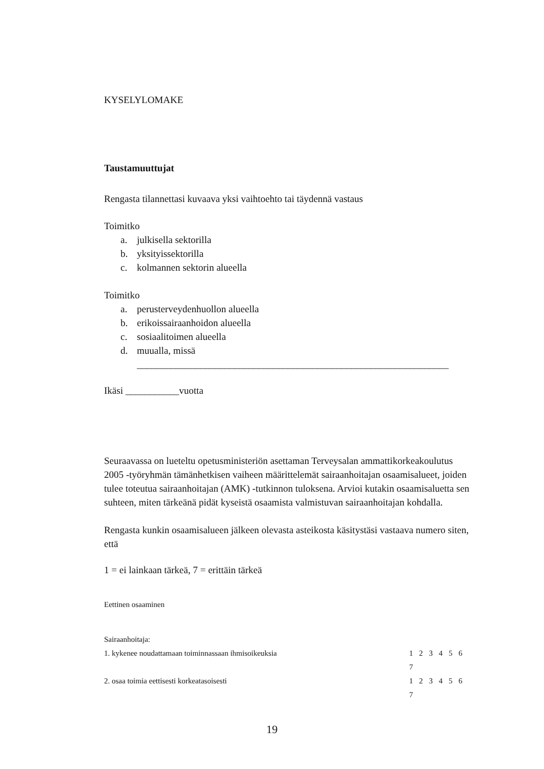KYSELYLOMAKE
Taustamuuttujat
Rengasta tilannettasi kuvaava yksi vaihtoehto tai täydennä vastaus
Toimitko
a. julkisella sektorilla
b. yksityissektorilla
c. kolmannen sektorin alueella
Toimitko
a. perusterveydenhuollon alueella
b. erikoissairaanhoidon alueella
c. sosiaalitoimen alueella
d. muualla, missä
________________________________________________________________
Ikäsi ___________vuotta
Seuraavassa on lueteltu opetusministeriön asettaman Terveysalan ammattikorkeakoulutus 2005 -työryhmän tämänhetkisen vaiheen määrittelemät sairaanhoitajan osaamisalueet, joiden tulee toteutua sairaanhoitajan (AMK) -tutkinnon tuloksena. Arvioi kutakin osaamisaluetta sen suhteen, miten tärkeänä pidät kyseistä osaamista valmistuvan sairaanhoitajan kohdalla.
Rengasta kunkin osaamisalueen jälkeen olevasta asteikosta käsitystäsi vastaava numero siten, että
1 = ei lainkaan tärkeä, 7 = erittäin tärkeä
Eettinen osaaminen
Sairaanhoitaja:
1. kykenee noudattamaan toiminnassaan ihmisoikeuksia 1 2 3 4 5 6 7
2. osaa toimia eettisesti korkeatasoisesti 1 2 3 4 5 6 7
19